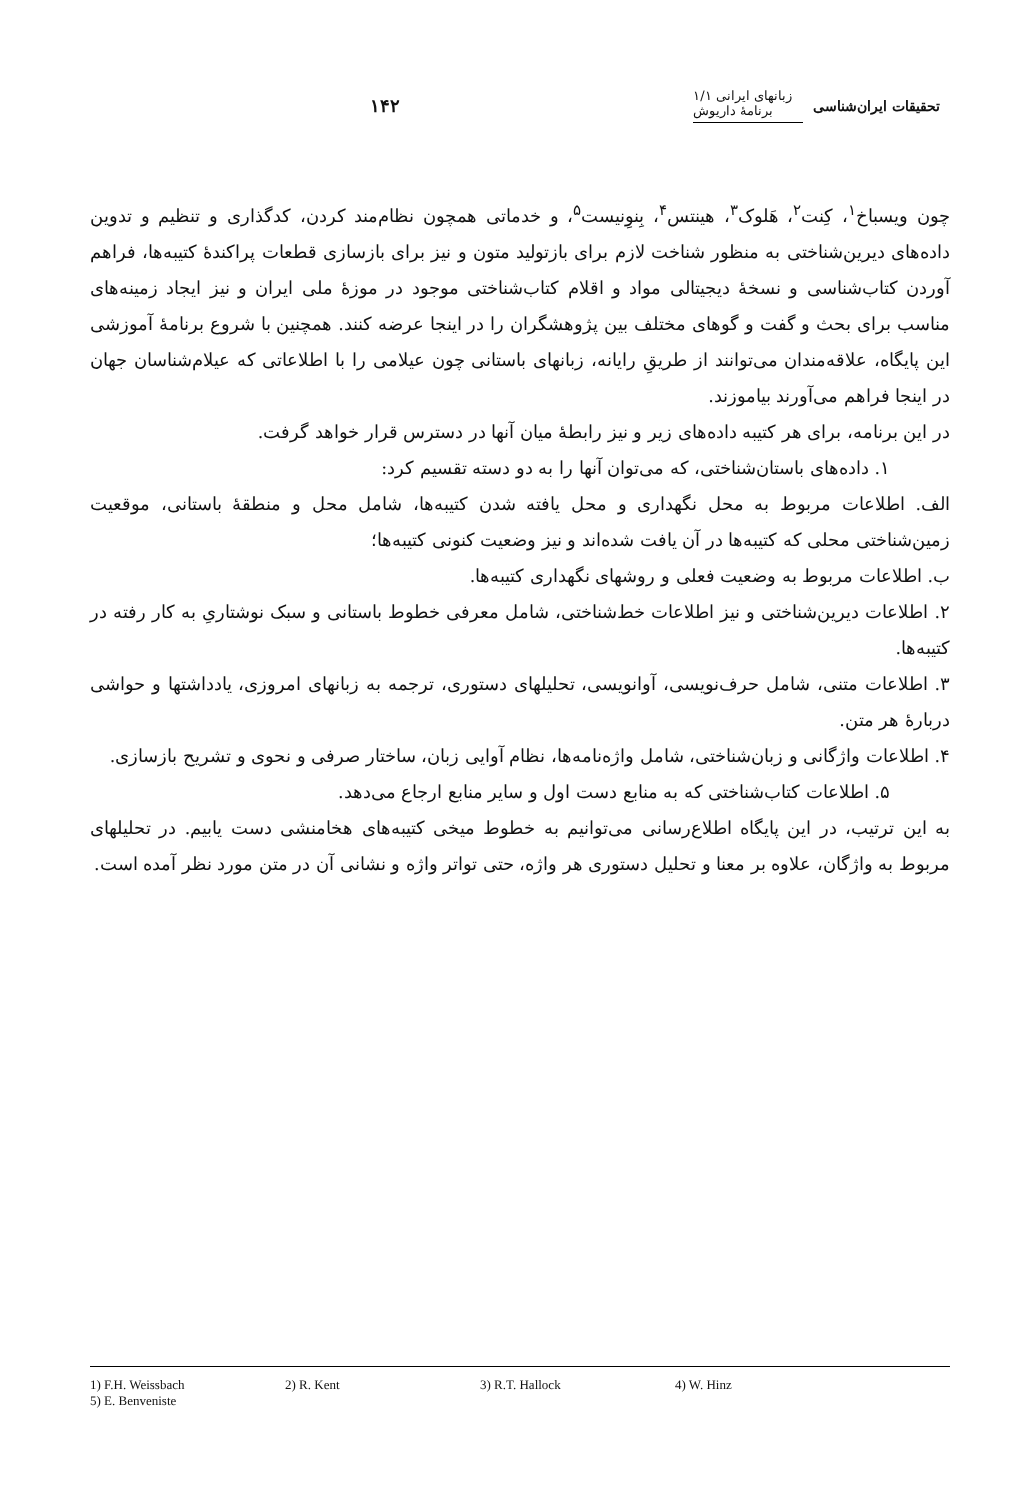تحقیقات ایران‌شناسی زبانهای ایرانی ۱/۱
برنامهٔ داریوش ۱۴۲
چون ویسباخ<sup>۱</sup>، کِنت<sup>۲</sup>، هَلوک<sup>۳</sup>، هینتس<sup>۴</sup>، بِنوِنیست<sup>۵</sup>، و خدماتی همچون نظام‌مند کردن، کدگذاری و تنظیم و تدوین داده‌های دیرین‌شناختی به منظور شناخت لازم برای بازتولید متون و نیز برای بازسازی قطعات پراکندهٔ کتیبه‌ها، فراهم آوردن کتاب‌شناسی و نسخهٔ دیجیتالی مواد و اقلام کتاب‌شناختی موجود در موزهٔ ملی ایران و نیز ایجاد زمینه‌های مناسب برای بحث و گفت و گوهای مختلف بین پژوهشگران را در اینجا عرضه کنند. همچنین با شروع برنامهٔ آموزشی این پایگاه، علاقه‌مندان می‌توانند از طریقِ رایانه، زبانهای باستانی چون عیلامی را با اطلاعاتی که عیلام‌شناسان جهان در اینجا فراهم می‌آورند بیاموزند.
در این برنامه، برای هر کتیبه داده‌های زیر و نیز رابطهٔ میان آنها در دسترس قرار خواهد گرفت.
۱. داده‌های باستان‌شناختی، که می‌توان آنها را به دو دسته تقسیم کرد:
الف. اطلاعات مربوط به محل نگهداری و محل یافته شدن کتیبه‌ها، شامل محل و منطقهٔ باستانی، موقعیت زمین‌شناختی محلی که کتیبه‌ها در آن یافت شده‌اند و نیز وضعیت کنونی کتیبه‌ها؛
ب. اطلاعات مربوط به وضعیت فعلی و روشهای نگهداری کتیبه‌ها.
۲. اطلاعات دیرین‌شناختی و نیز اطلاعات خط‌شناختی، شامل معرفی خطوط باستانی و سبک نوشتاریِ به کار رفته در کتیبه‌ها.
۳. اطلاعات متنی، شامل حرف‌نویسی، آوانویسی، تحلیلهای دستوری، ترجمه به زبانهای امروزی، یادداشتها و حواشی دربارهٔ هر متن.
۴. اطلاعات واژگانی و زبان‌شناختی، شامل واژه‌نامه‌ها، نظام آوایی زبان، ساختار صرفی و نحوی و تشریح بازسازی.
۵. اطلاعات کتاب‌شناختی که به منابع دست اول و سایر منابع ارجاع می‌دهد.
به این ترتیب، در این پایگاه اطلاع‌رسانی می‌توانیم به خطوط میخی کتیبه‌های هخامنشی دست یابیم. در تحلیلهای مربوط به واژگان، علاوه بر معنا و تحلیل دستوری هر واژه، حتی تواتر واژه و نشانی آن در متن مورد نظر آمده است.
1) F.H. Weissbach 2) R. Kent 3) R.T. Hallock 4) W. Hinz
5) E. Benveniste